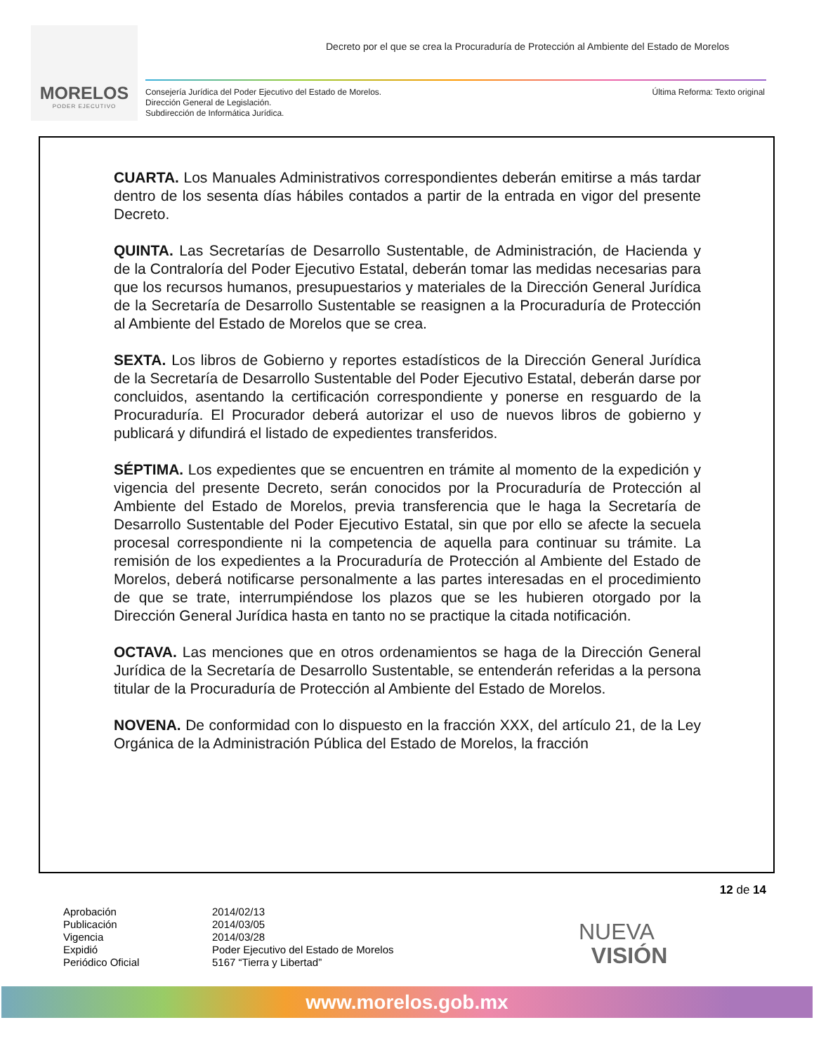MORELOS
PODER EJECUTIVO
Decreto por el que se crea la Procuraduría de Protección al Ambiente del Estado de Morelos
Consejería Jurídica del Poder Ejecutivo del Estado de Morelos.
Dirección General de Legislación.
Subdirección de Informática Jurídica.
Última Reforma: Texto original
CUARTA. Los Manuales Administrativos correspondientes deberán emitirse a más tardar dentro de los sesenta días hábiles contados a partir de la entrada en vigor del presente Decreto.
QUINTA. Las Secretarías de Desarrollo Sustentable, de Administración, de Hacienda y de la Contraloría del Poder Ejecutivo Estatal, deberán tomar las medidas necesarias para que los recursos humanos, presupuestarios y materiales de la Dirección General Jurídica de la Secretaría de Desarrollo Sustentable se reasignen a la Procuraduría de Protección al Ambiente del Estado de Morelos que se crea.
SEXTA. Los libros de Gobierno y reportes estadísticos de la Dirección General Jurídica de la Secretaría de Desarrollo Sustentable del Poder Ejecutivo Estatal, deberán darse por concluidos, asentando la certificación correspondiente y ponerse en resguardo de la Procuraduría. El Procurador deberá autorizar el uso de nuevos libros de gobierno y publicará y difundirá el listado de expedientes transferidos.
SÉPTIMA. Los expedientes que se encuentren en trámite al momento de la expedición y vigencia del presente Decreto, serán conocidos por la Procuraduría de Protección al Ambiente del Estado de Morelos, previa transferencia que le haga la Secretaría de Desarrollo Sustentable del Poder Ejecutivo Estatal, sin que por ello se afecte la secuela procesal correspondiente ni la competencia de aquella para continuar su trámite. La remisión de los expedientes a la Procuraduría de Protección al Ambiente del Estado de Morelos, deberá notificarse personalmente a las partes interesadas en el procedimiento de que se trate, interrumpiéndose los plazos que se les hubieren otorgado por la Dirección General Jurídica hasta en tanto no se practique la citada notificación.
OCTAVA. Las menciones que en otros ordenamientos se haga de la Dirección General Jurídica de la Secretaría de Desarrollo Sustentable, se entenderán referidas a la persona titular de la Procuraduría de Protección al Ambiente del Estado de Morelos.
NOVENA. De conformidad con lo dispuesto en la fracción XXX, del artículo 21, de la Ley Orgánica de la Administración Pública del Estado de Morelos, la fracción
12 de 14
Aprobación
Publicación
Vigencia
Expidió
Periódico Oficial
2014/02/13
2014/03/05
2014/03/28
Poder Ejecutivo del Estado de Morelos
5167 “Tierra y Libertad”
NUEVA
VISIÓN
www.morelos.gob.mx